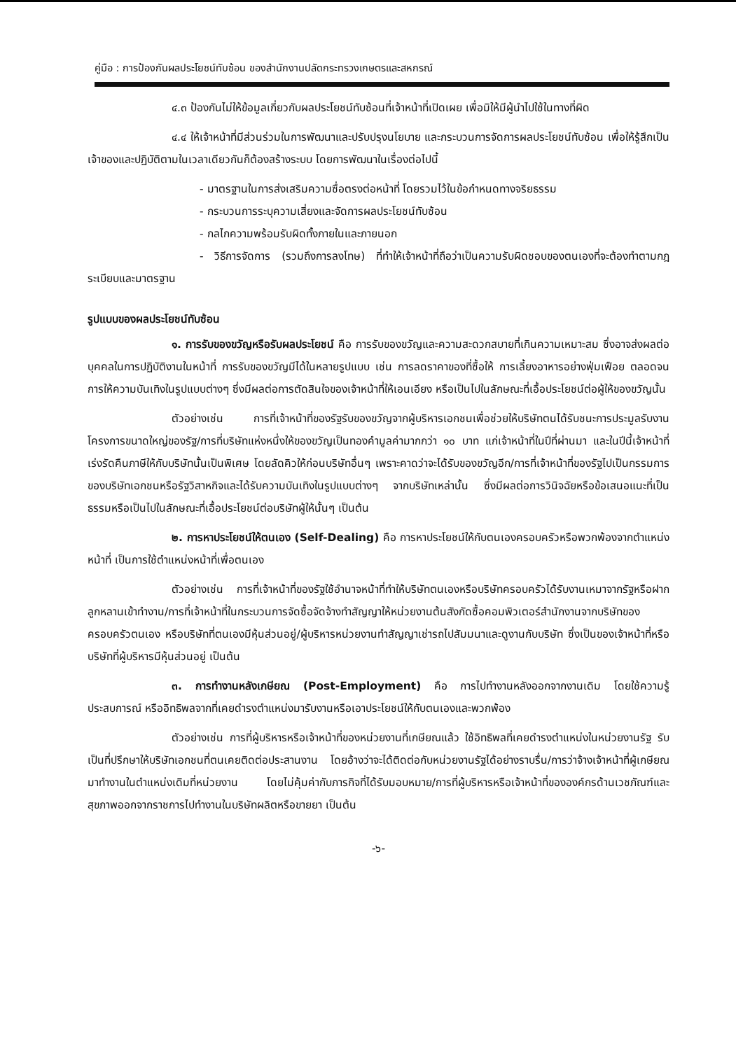คู่มือ : การป้องกันผลประโยชน์ทับซ้อน ของสำนักงานปลัดกระทรวงเกษตรและสหกรณ์
๔.๓ ป้องกันไม่ให้ข้อมูลเกี่ยวกับผลประโยชน์ทับซ้อนที่เจ้าหน้าที่เปิดเผย เพื่อมิให้มีผู้นำไปใช้ในทางที่ผิด
๔.๔ ให้เจ้าหน้าที่มีส่วนร่วมในการพัฒนาและปรับปรุงนโยบาย และกระบวนการจัดการผลประโยชน์ทับซ้อน เพื่อให้รู้สึกเป็นเจ้าของและปฏิบัติตามในเวลาเดียวกันก็ต้องสร้างระบบ โดยการพัฒนาในเรื่องต่อไปนี้
- มาตรฐานในการส่งเสริมความซื่อตรงต่อหน้าที่ โดยรวมไว้ในข้อกำหนดทางจริยธรรม
- กระบวนการระบุความเสี่ยงและจัดการผลประโยชน์ทับซ้อน
- กลไกความพร้อมรับผิดทั้งภายในและภายนอก
- วิธีการจัดการ (รวมถึงการลงโทษ) ที่ทำให้เจ้าหน้าที่ถือว่าเป็นความรับผิดชอบของตนเองที่จะต้องทำตามกฎระเบียบและมาตรฐาน
รูปแบบของผลประโยชน์ทับซ้อน
๑. การรับของขวัญหรือรับผลประโยชน์ คือ การรับของขวัญและความสะดวกสบายที่เกินความเหมาะสม ซึ่งอาจส่งผลต่อบุคคลในการปฏิบัติงานในหน้าที่ การรับของขวัญมีได้ในหลายรูปแบบ เช่น การลดราคาของที่ซื้อให้ การเลี้ยงอาหารอย่างฟุ่มเฟือย ตลอดจนการให้ความบันเทิงในรูปแบบต่างๆ ซึ่งมีผลต่อการตัดสินใจของเจ้าหน้าที่ให้เอนเอียง หรือเป็นไปในลักษณะที่เอื้อประโยชน์ต่อผู้ให้ของขวัญนั้น
ตัวอย่างเช่น การที่เจ้าหน้าที่ของรัฐรับของขวัญจากผู้บริหารเอกชนเพื่อช่วยให้บริษัทตนได้รับชนะการประมูลรับงานโครงการขนาดใหญ่ของรัฐ/การที่บริษัทแห่งหนึ่งให้ของขวัญเป็นทองคำมูลค่ามากกว่า ๑๐ บาท แก่เจ้าหน้าที่ในปีที่ผ่านมา และในปีนี้เจ้าหน้าที่เร่งรัดคืนภาษีให้กับบริษัทนั้นเป็นพิเศษ โดยลัดคิวให้ก่อนบริษัทอื่นๆ เพราะคาดว่าจะได้รับของขวัญอีก/การที่เจ้าหน้าที่ของรัฐไปเป็นกรรมการของบริษัทเอกชนหรือรัฐวิสาหกิจและได้รับความบันเทิงในรูปแบบต่างๆ จากบริษัทเหล่านั้น ซึ่งมีผลต่อการวินิจฉัยหรือข้อเสนอแนะที่เป็นธรรมหรือเป็นไปในลักษณะที่เอื้อประโยชน์ต่อบริษัทผู้ให้นั้นๆ เป็นต้น
๒. การหาประโยชน์ให้ตนเอง (Self-Dealing) คือ การหาประโยชน์ให้กับตนเองครอบครัวหรือพวกพ้องจากตำแหน่งหน้าที่ เป็นการใช้ตำแหน่งหน้าที่เพื่อตนเอง
ตัวอย่างเช่น การที่เจ้าหน้าที่ของรัฐใช้อำนาจหน้าที่ทำให้บริษัทตนเองหรือบริษัทครอบครัวได้รับงานเหมาจากรัฐหรือฝากลูกหลานเข้าทำงาน/การที่เจ้าหน้าที่ในกระบวนการจัดซื้อจัดจ้างทำสัญญาให้หน่วยงานต้นสังกัดซื้อคอมพิวเตอร์สำนักงานจากบริษัทของครอบครัวตนเอง หรือบริษัทที่ตนเองมีหุ้นส่วนอยู่/ผู้บริหารหน่วยงานทำสัญญาเช่ารถไปสัมมนาและดูงานกับบริษัท ซึ่งเป็นของเจ้าหน้าที่หรือบริษัทที่ผู้บริหารมีหุ้นส่วนอยู่ เป็นต้น
๓. การทำงานหลังเกษียณ (Post-Employment) คือ การไปทำงานหลังออกจากงานเดิม โดยใช้ความรู้ ประสบการณ์ หรืออิทธิพลจากที่เคยดำรงตำแหน่งมารับงานหรือเอาประโยชน์ให้กับตนเองและพวกพ้อง
ตัวอย่างเช่น การที่ผู้บริหารหรือเจ้าหน้าที่ของหน่วยงานที่เกษียณแล้ว ใช้อิทธิพลที่เคยดำรงตำแหน่งในหน่วยงานรัฐ รับเป็นที่ปรึกษาให้บริษัทเอกชนที่ตนเคยติดต่อประสานงาน โดยอ้างว่าจะได้ติดต่อกับหน่วยงานรัฐได้อย่างราบรื่น/การว่าจ้างเจ้าหน้าที่ผู้เกษียณมาทำงานในตำแหน่งเดิมที่หน่วยงาน โดยไม่คุ้มค่ากับภารกิจที่ได้รับมอบหมาย/การที่ผู้บริหารหรือเจ้าหน้าที่ขององค์กรด้านเวชภัณฑ์และสุขภาพออกจากราชการไปทำงานในบริษัทผลิตหรือขายยา เป็นต้น
-๖-